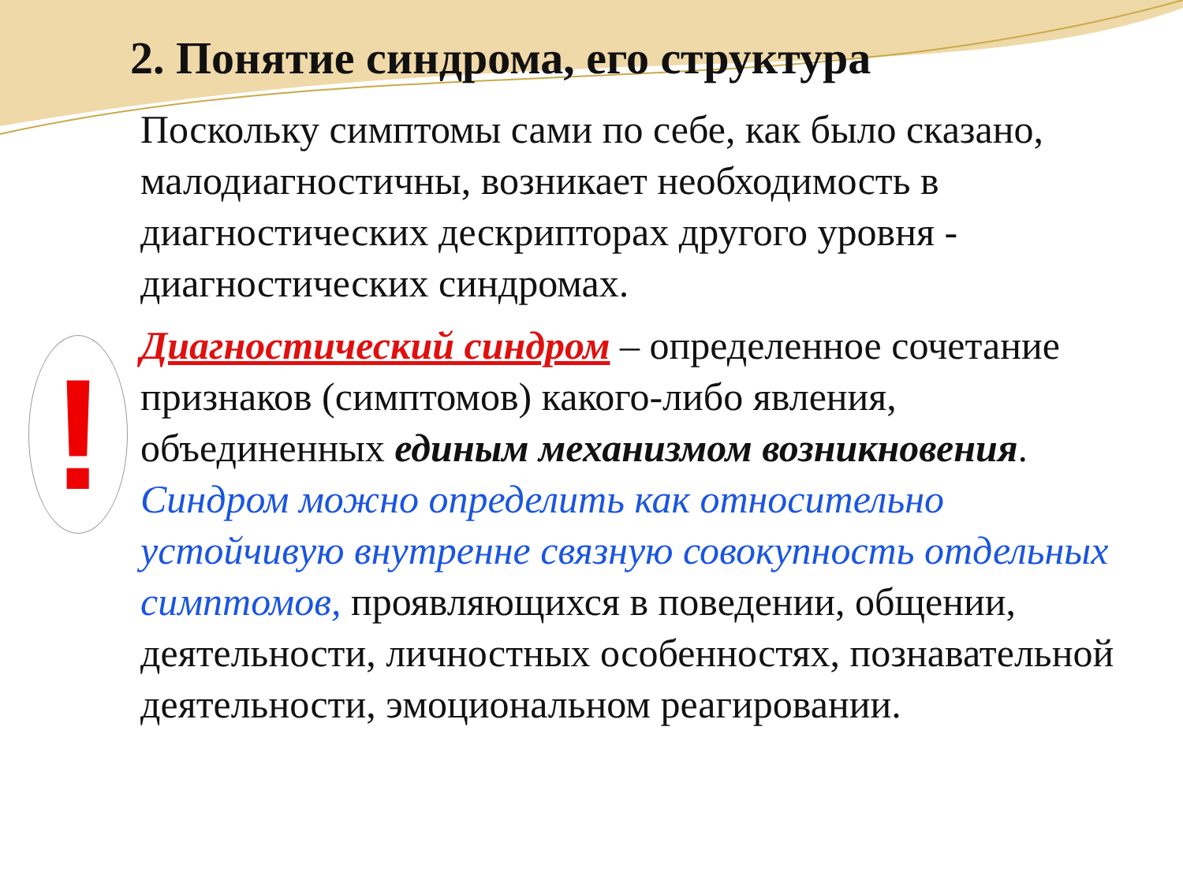2. Понятие синдрома, его структура
!
Поскольку симптомы сами по себе, как было сказано, малодиагностичны, возникает необходимость в диагностических дескрипторах другого уровня - диагностических синдромах.
Диагностический синдром – определенное сочетание признаков (симптомов) какого-либо явления, объединенных единым механизмом возникновения. Синдром можно определить как относительно устойчивую внутренне связную совокупность отдельных симптомов, проявляющихся в поведении, общении, деятельности, личностных особенностях, познавательной деятельности, эмоциональном реагировании.